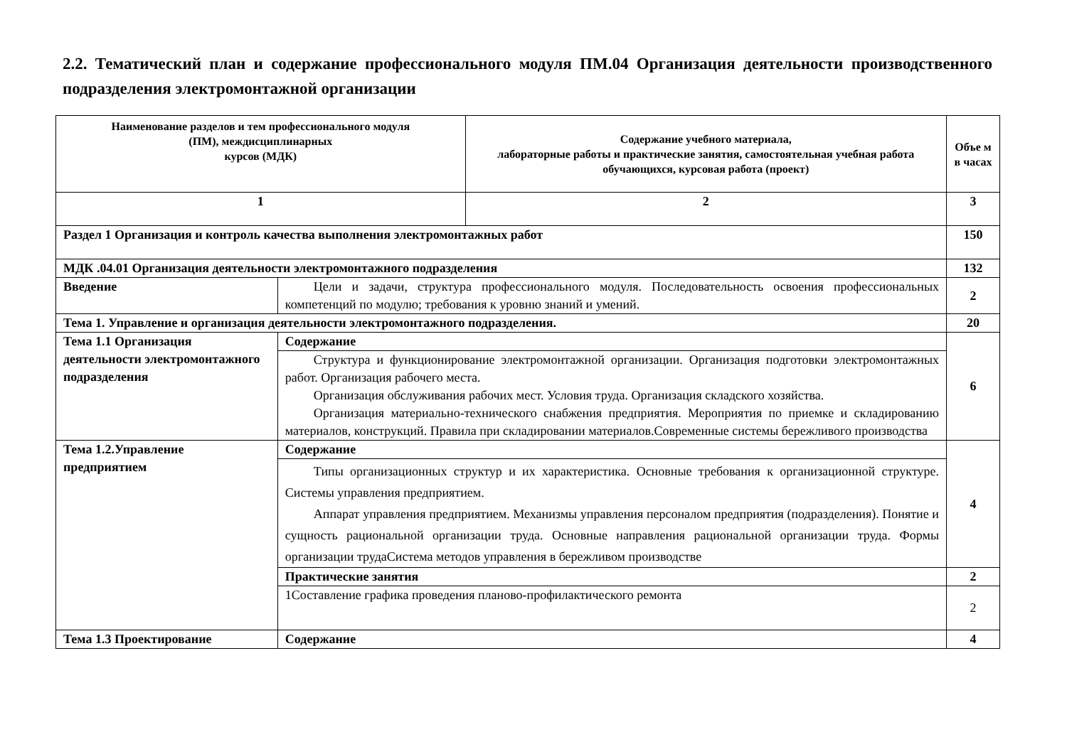2.2. Тематический план и содержание профессионального модуля ПМ.04 Организация деятельности производственного подразделения электромонтажной организации
| Наименование разделов и тем профессионального модуля (ПМ), междисциплинарных курсов (МДК) | | Содержание учебного материала, лабораторные работы и практические занятия, самостоятельная учебная работа обучающихся, курсовая работа (проект) | Объе м в часах |
| --- | --- | --- | --- |
| 1 | | 2 | 3 |
| Раздел 1 Организация и контроль качества выполнения электромонтажных работ | | | 150 |
| МДК .04.01 Организация деятельности электромонтажного подразделения | | | 132 |
| Введение | Цели и задачи, структура профессионального модуля. Последовательность освоения профессиональных компетенций по модулю; требования к уровню знаний и умений. | | 2 |
| Тема 1. Управление и организация деятельности электромонтажного подразделения. | | | 20 |
| Тема 1.1 Организация деятельности электромонтажного подразделения | Содержание | | 6 |
| | Структура и функционирование электромонтажной организации. Организация подготовки электромонтажных работ. Организация рабочего места. Организация обслуживания рабочих мест. Условия труда. Организация складского хозяйства. Организация материально-технического снабжения предприятия. Мероприятия по приемке и складированию материалов, конструкций. Правила при складировании материалов.Современные системы бережливого производства | | |
| Тема 1.2.Управление предприятием | Содержание | | 4 |
| | Типы организационных структур и их характеристика. Основные требования к организационной структуре. Системы управления предприятием. Аппарат управления предприятием. Механизмы управления персоналом предприятия (подразделения). Понятие и сущность рациональной организации труда. Основные направления рациональной организации труда. Формы организации трудаСистема методов управления в бережливом производстве | | |
| | Практические занятия | | 2 |
| | 1Составление графика проведения планово-профилактического ремонта | | 2 |
| Тема 1.3 Проектирование | Содержание | | 4 |